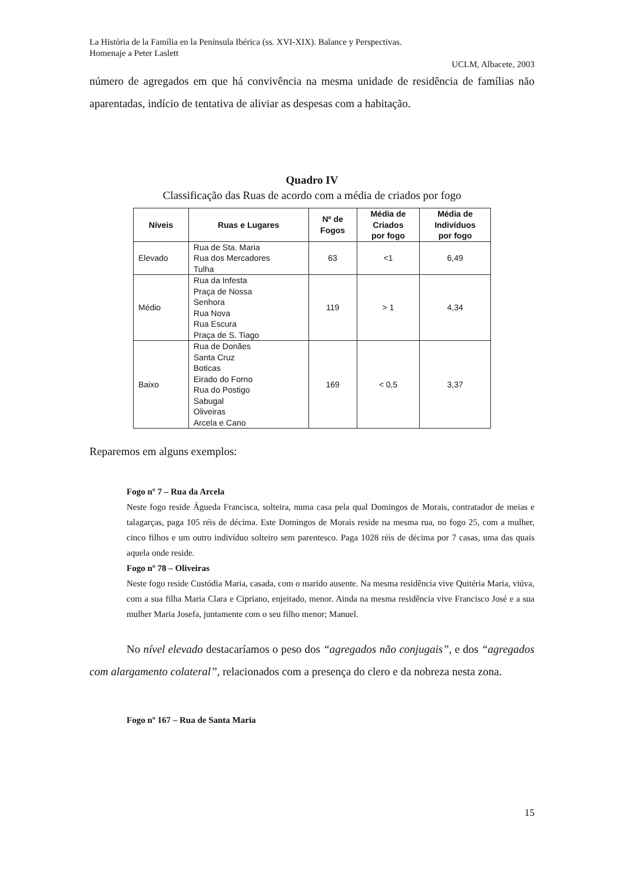La História de la Família en la Península Ibérica (ss. XVI-XIX). Balance y Perspectivas.
Homenaje a Peter Laslett
UCLM, Albacete, 2003
número de agregados em que há convivência na mesma unidade de residência de famílias não aparentadas, indício de tentativa de aliviar as despesas com a habitação.
Quadro IV
Classificação das Ruas de acordo com a média de criados por fogo
| Níveis | Ruas e Lugares | Nº de Fogos | Média de Criados por fogo | Média de Indivíduos por fogo |
| --- | --- | --- | --- | --- |
| Elevado | Rua de Sta. Maria Rua dos Mercadores Tulha | 63 | <1 | 6,49 |
| Médio | Rua da Infesta Praça de Nossa Senhora Rua Nova Rua Escura Praça de S. Tiago | 119 | > 1 | 4,34 |
| Baixo | Rua de Donães Santa Cruz Boticas Eirado do Forno Rua do Postigo Sabugal Oliveiras Arcela e Cano | 169 | < 0,5 | 3,37 |
Reparemos em alguns exemplos:
Fogo nº 7 – Rua da Arcela
Neste fogo reside Águeda Francisca, solteira, numa casa pela qual Domingos de Morais, contratador de meias e talagarças, paga 105 réis de décima. Este Domingos de Morais reside na mesma rua, no fogo 25, com a mulher, cinco filhos e um outro indivíduo solteiro sem parentesco. Paga 1028 réis de décima por 7 casas, uma das quais aquela onde reside.
Fogo nº 78 – Oliveiras
Neste fogo reside Custódia Maria, casada, com o marido ausente. Na mesma residência vive Quitéria Maria, viúva, com a sua filha Maria Clara e Cipriano, enjeitado, menor. Ainda na mesma residência vive Francisco José e a sua mulher Maria Josefa, juntamente com o seu filho menor; Manuel.
No nível elevado destacaríamos o peso dos “agregados não conjugais”, e dos “agregados com alargamento colateral”, relacionados com a presença do clero e da nobreza nesta zona.
Fogo nº 167 – Rua de Santa Maria
15